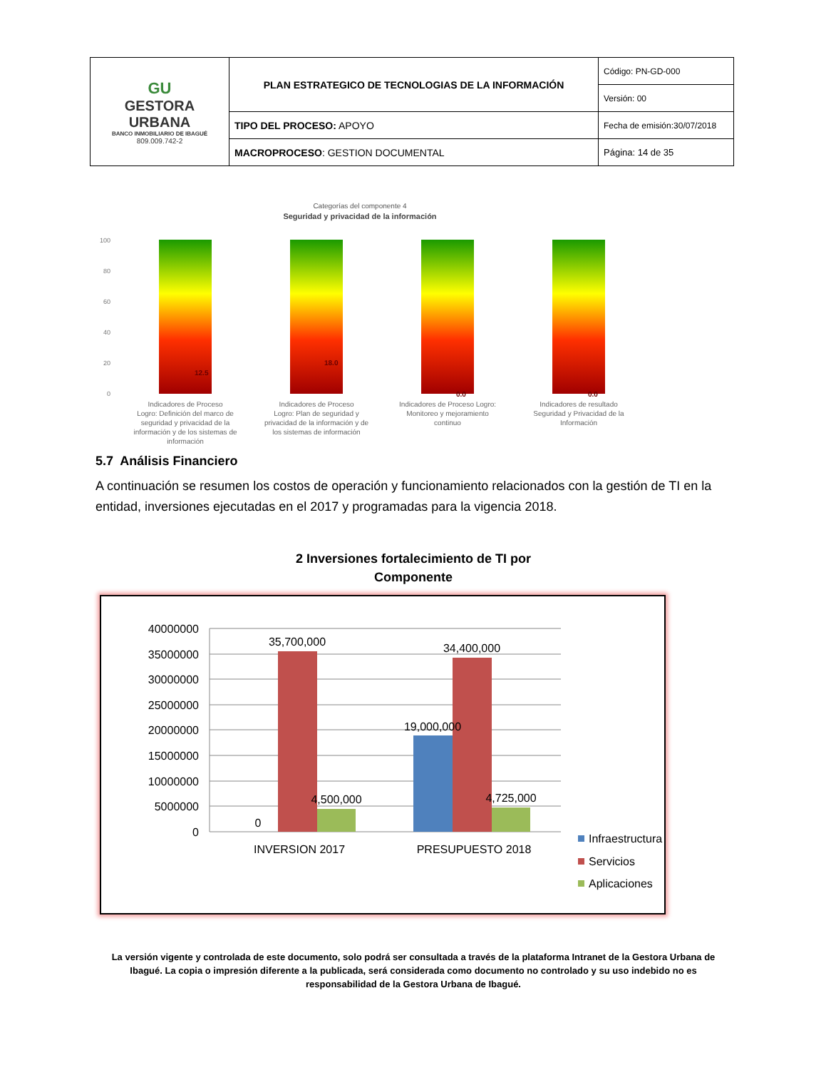| GU GESTORA URBANA BANCO INMOBILIARIO DE IBAGUÉ 809.009.742-2 | PLAN ESTRATEGICO DE TECNOLOGIAS DE LA INFORMACIÓN | Código: PN-GD-000 |
| | | Versión: 00 |
| | TIPO DEL PROCESO: APOYO | Fecha de emisión:30/07/2018 |
| | MACROPROCESO : GESTION DOCUMENTAL | Página: 14 de 35 |
Categorías del componente 4
Seguridad y privacidad de la información
100
80
60
40
20
0
12.5
18.0
0.0
0.0
Indicadores de Proceso
Logro: Definición del marco de
seguridad y privacidad de la
información y de los sistemas de
información
Indicadores de Proceso
Logro: Plan de seguridad y
privacidad de la información y de
los sistemas de información
Indicadores de Proceso Logro:
Monitoreo y mejoramiento
continuo
Indicadores de resultado
Seguridad y Privacidad de la
Información
5.7 Análisis Financiero
A continuación se resumen los costos de operación y funcionamiento relacionados con la gestión de TI en la entidad, inversiones ejecutadas en el 2017 y programadas para la vigencia 2018.
2 Inversiones fortalecimiento de TI por Componente
40000000
35000000
30000000
25000000
20000000
15000000
10000000
5000000
0
35,700,000
4,500,000
0
19,000,000
34,400,000
4,725,000
INVERSION 2017
PRESUPUESTO 2018
Infraestructura
Servicios
Aplicaciones
La versión vigente y controlada de este documento, solo podrá ser consultada a través de la plataforma Intranet de la Gestora Urbana de Ibagué. La copia o impresión diferente a la publicada, será considerada como documento no controlado y su uso indebido no es responsabilidad de la Gestora Urbana de Ibagué.